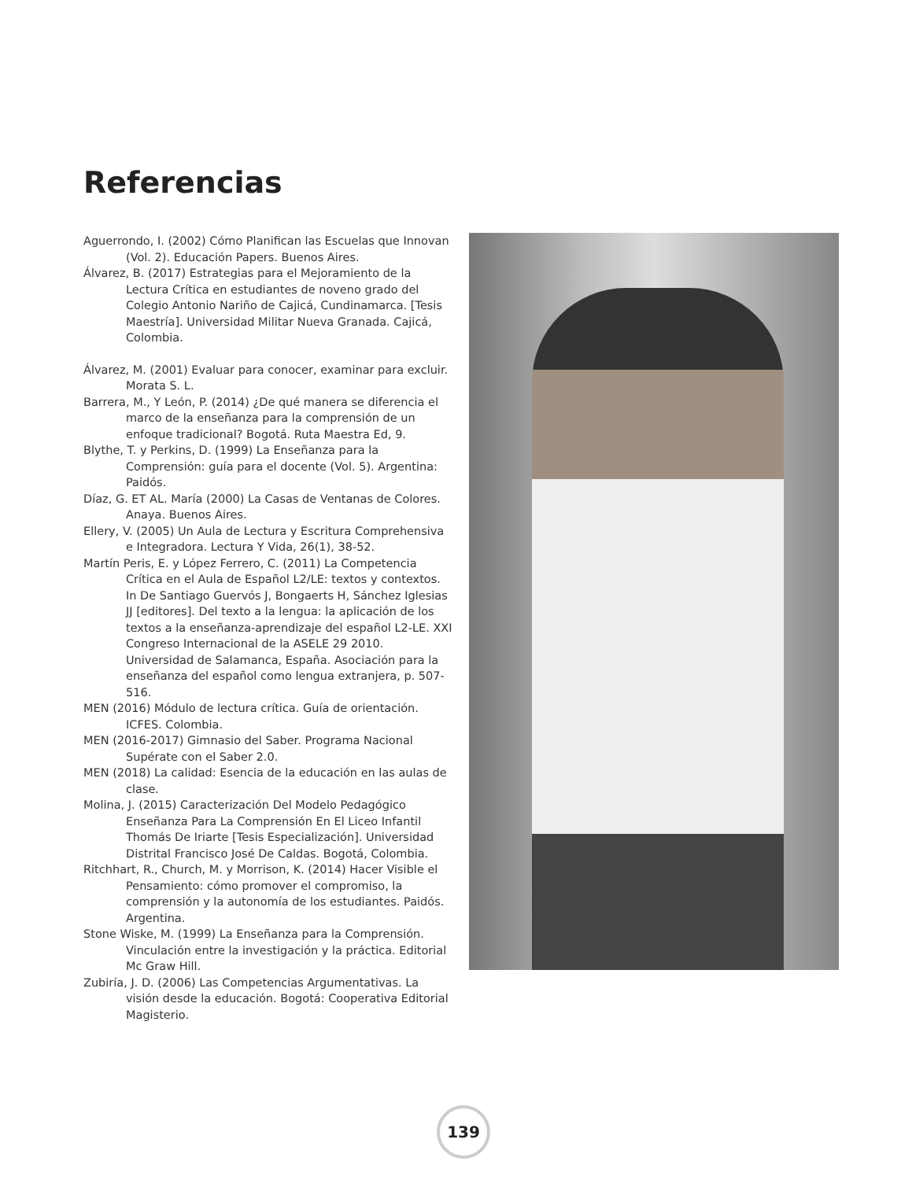Referencias
Aguerrondo, I. (2002) Cómo Planifican las Escuelas que Innovan (Vol. 2). Educación Papers. Buenos Aires.
Álvarez, B. (2017) Estrategias para el Mejoramiento de la Lectura Crítica en estudiantes de noveno grado del Colegio Antonio Nariño de Cajicá, Cundinamarca. [Tesis Maestría]. Universidad Militar Nueva Granada. Cajicá, Colombia.
Álvarez, M. (2001) Evaluar para conocer, examinar para excluir. Morata S. L.
Barrera, M., Y León, P. (2014) ¿De qué manera se diferencia el marco de la enseñanza para la comprensión de un enfoque tradicional? Bogotá. Ruta Maestra Ed, 9.
Blythe, T. y Perkins, D. (1999) La Enseñanza para la Comprensión: guía para el docente (Vol. 5). Argentina: Paidós.
Díaz, G. ET AL. María (2000) La Casas de Ventanas de Colores. Anaya. Buenos Aires.
Ellery, V. (2005) Un Aula de Lectura y Escritura Comprehensiva e Integradora. Lectura Y Vida, 26(1), 38-52.
Martín Peris, E. y López Ferrero, C. (2011) La Competencia Crítica en el Aula de Español L2/LE: textos y contextos. In De Santiago Guervós J, Bongaerts H, Sánchez Iglesias JJ [editores]. Del texto a la lengua: la aplicación de los textos a la enseñanza-aprendizaje del español L2-LE. XXI Congreso Internacional de la ASELE 29 2010. Universidad de Salamanca, España. Asociación para la enseñanza del español como lengua extranjera, p. 507-516.
MEN (2016) Módulo de lectura crítica. Guía de orientación. ICFES. Colombia.
MEN (2016-2017) Gimnasio del Saber. Programa Nacional Supérate con el Saber 2.0.
MEN (2018) La calidad: Esencia de la educación en las aulas de clase.
Molina, J. (2015) Caracterización Del Modelo Pedagógico Enseñanza Para La Comprensión En El Liceo Infantil Thomás De Iriarte [Tesis Especialización]. Universidad Distrital Francisco José De Caldas. Bogotá, Colombia.
Ritchhart, R., Church, M. y Morrison, K. (2014) Hacer Visible el Pensamiento: cómo promover el compromiso, la comprensión y la autonomía de los estudiantes. Paidós. Argentina.
Stone Wiske, M. (1999) La Enseñanza para la Comprensión. Vinculación entre la investigación y la práctica. Editorial Mc Graw Hill.
Zubiría, J. D. (2006) Las Competencias Argumentativas. La visión desde la educación. Bogotá: Cooperativa Editorial Magisterio.
139